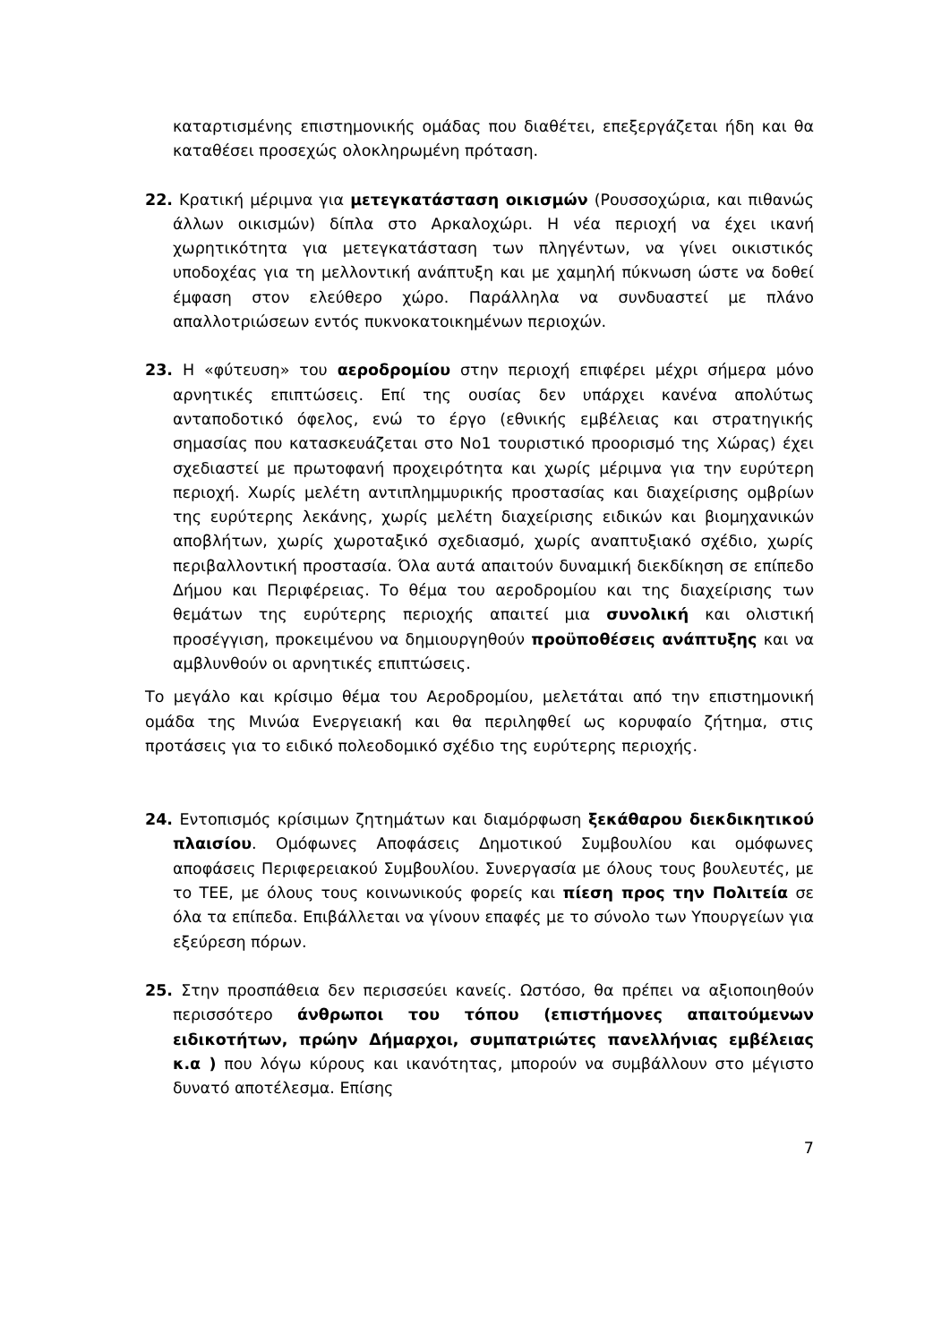καταρτισμένης επιστημονικής ομάδας που διαθέτει, επεξεργάζεται ήδη και θα καταθέσει προσεχώς ολοκληρωμένη πρόταση.
22. Κρατική μέριμνα για μετεγκατάσταση οικισμών (Ρουσσοχώρια, και πιθανώς άλλων οικισμών) δίπλα στο Αρκαλοχώρι. Η νέα περιοχή να έχει ικανή χωρητικότητα για μετεγκατάσταση των πληγέντων, να γίνει οικιστικός υποδοχέας για τη μελλοντική ανάπτυξη και με χαμηλή πύκνωση ώστε να δοθεί έμφαση στον ελεύθερο χώρο. Παράλληλα να συνδυαστεί με πλάνο απαλλοτριώσεων εντός πυκνοκατοικημένων περιοχών.
23. Η «φύτευση» του αεροδρομίου στην περιοχή επιφέρει μέχρι σήμερα μόνο αρνητικές επιπτώσεις. Επί της ουσίας δεν υπάρχει κανένα απολύτως ανταποδοτικό όφελος, ενώ το έργο (εθνικής εμβέλειας και στρατηγικής σημασίας που κατασκευάζεται στο Νο1 τουριστικό προορισμό της Χώρας) έχει σχεδιαστεί με πρωτοφανή προχειρότητα και χωρίς μέριμνα για την ευρύτερη περιοχή. Χωρίς μελέτη αντιπλημμυρικής προστασίας και διαχείρισης ομβρίων της ευρύτερης λεκάνης, χωρίς μελέτη διαχείρισης ειδικών και βιομηχανικών αποβλήτων, χωρίς χωροταξικό σχεδιασμό, χωρίς αναπτυξιακό σχέδιο, χωρίς περιβαλλοντική προστασία. Όλα αυτά απαιτούν δυναμική διεκδίκηση σε επίπεδο Δήμου και Περιφέρειας. Το θέμα του αεροδρομίου και της διαχείρισης των θεμάτων της ευρύτερης περιοχής απαιτεί μια συνολική και ολιστική προσέγγιση, προκειμένου να δημιουργηθούν προϋποθέσεις ανάπτυξης και να αμβλυνθούν οι αρνητικές επιπτώσεις.
Το μεγάλο και κρίσιμο θέμα του Αεροδρομίου, μελετάται από την επιστημονική ομάδα της Μινώα Ενεργειακή και θα περιληφθεί ως κορυφαίο ζήτημα, στις προτάσεις για το ειδικό πολεοδομικό σχέδιο της ευρύτερης περιοχής.
24. Εντοπισμός κρίσιμων ζητημάτων και διαμόρφωση ξεκάθαρου διεκδικητικού πλαισίου. Ομόφωνες Αποφάσεις Δημοτικού Συμβουλίου και ομόφωνες αποφάσεις Περιφερειακού Συμβουλίου. Συνεργασία με όλους τους βουλευτές, με το ΤΕΕ, με όλους τους κοινωνικούς φορείς και πίεση προς την Πολιτεία σε όλα τα επίπεδα. Επιβάλλεται να γίνουν επαφές με το σύνολο των Υπουργείων για εξεύρεση πόρων.
25. Στην προσπάθεια δεν περισσεύει κανείς. Ωστόσο, θα πρέπει να αξιοποιηθούν περισσότερο άνθρωποι του τόπου (επιστήμονες απαιτούμενων ειδικοτήτων, πρώην Δήμαρχοι, συμπατριώτες πανελλήνιας εμβέλειας κ.α ) που λόγω κύρους και ικανότητας, μπορούν να συμβάλλουν στο μέγιστο δυνατό αποτέλεσμα. Επίσης
7